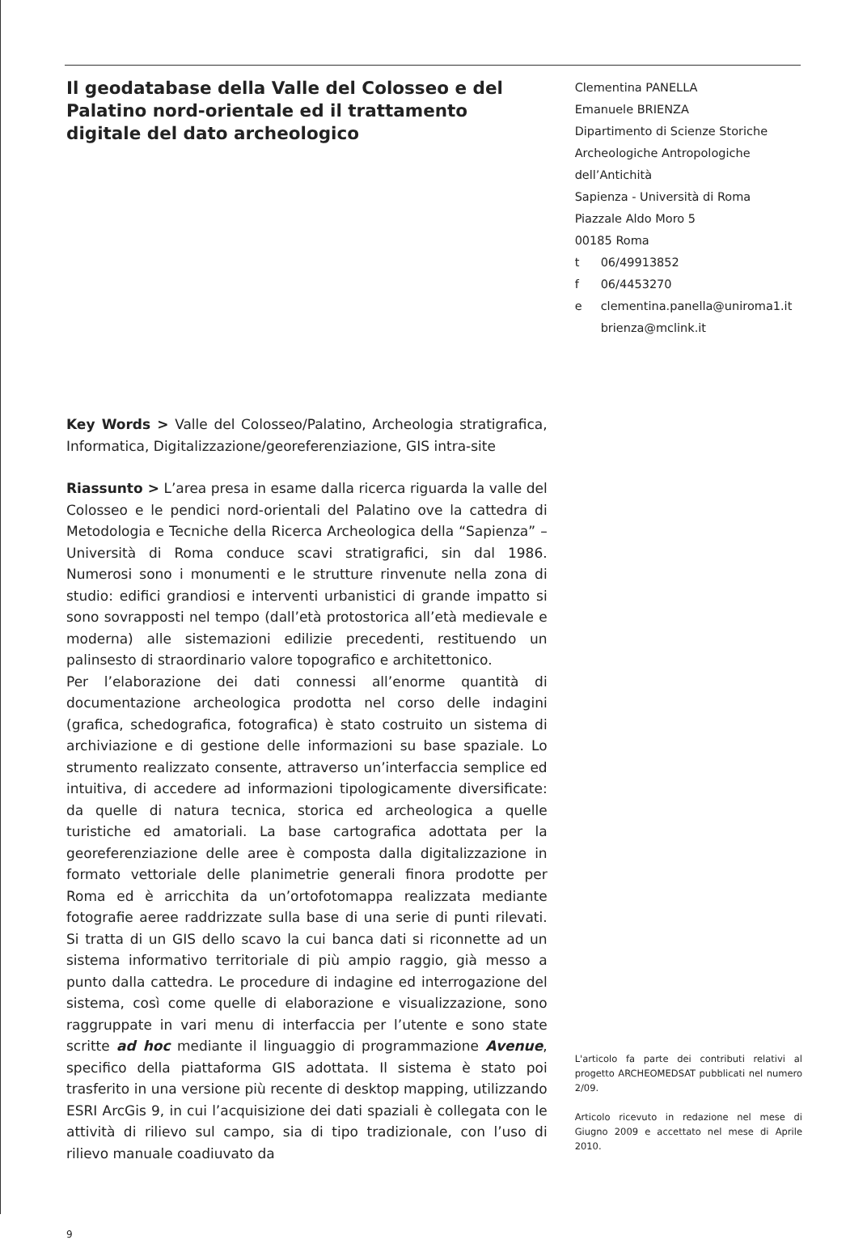Il geodatabase della Valle del Colosseo e del Palatino nord-orientale ed il trattamento digitale del dato archeologico
Key Words > Valle del Colosseo/Palatino, Archeologia stratigrafica, Informatica, Digitalizzazione/georeferenziazione, GIS intra-site
Riassunto > L’area presa in esame dalla ricerca riguarda la valle del Colosseo e le pendici nord-orientali del Palatino ove la cattedra di Metodologia e Tecniche della Ricerca Archeologica della “Sapienza” – Università di Roma conduce scavi stratigrafici, sin dal 1986. Numerosi sono i monumenti e le strutture rinvenute nella zona di studio: edifici grandiosi e interventi urbanistici di grande impatto si sono sovrapposti nel tempo (dall’età protostorica all’età medievale e moderna) alle sistemazioni edilizie precedenti, restituendo un palinsesto di straordinario valore topografico e architettonico.
Per l’elaborazione dei dati connessi all’enorme quantità di documentazione archeologica prodotta nel corso delle indagini (grafica, schedografica, fotografica) è stato costruito un sistema di archiviazione e di gestione delle informazioni su base spaziale. Lo strumento realizzato consente, attraverso un’interfaccia semplice ed intuitiva, di accedere ad informazioni tipologicamente diversificate: da quelle di natura tecnica, storica ed archeologica a quelle turistiche ed amatoriali. La base cartografica adottata per la georeferenziazione delle aree è composta dalla digitalizzazione in formato vettoriale delle planimetrie generali finora prodotte per Roma ed è arricchita da un’ortofotomappa realizzata mediante fotografie aeree raddrizzate sulla base di una serie di punti rilevati. Si tratta di un GIS dello scavo la cui banca dati si riconnette ad un sistema informativo territoriale di più ampio raggio, già messo a punto dalla cattedra. Le procedure di indagine ed interrogazione del sistema, così come quelle di elaborazione e visualizzazione, sono raggruppate in vari menu di interfaccia per l’utente e sono state scritte ad hoc mediante il linguaggio di programmazione Avenue, specifico della piattaforma GIS adottata. Il sistema è stato poi trasferito in una versione più recente di desktop mapping, utilizzando ESRI ArcGis 9, in cui l’acquisizione dei dati spaziali è collegata con le attività di rilievo sul campo, sia di tipo tradizionale, con l’uso di rilievo manuale coadiuvato da
9
Clementina PANELLA
Emanuele BRIENZA
Dipartimento di Scienze Storiche
Archeologiche Antropologiche
dell’Antichità
Sapienza - Università di Roma
Piazzale Aldo Moro 5
00185 Roma
| t | 06/49913852 |
| f | 06/4453270 |
| e | clementina.panella@uniroma1.it brienza@mclink.it |
L'articolo fa parte dei contributi relativi al progetto ARCHEOMEDSAT pubblicati nel numero 2/09.
Articolo ricevuto in redazione nel mese di Giugno 2009 e accettato nel mese di Aprile 2010.